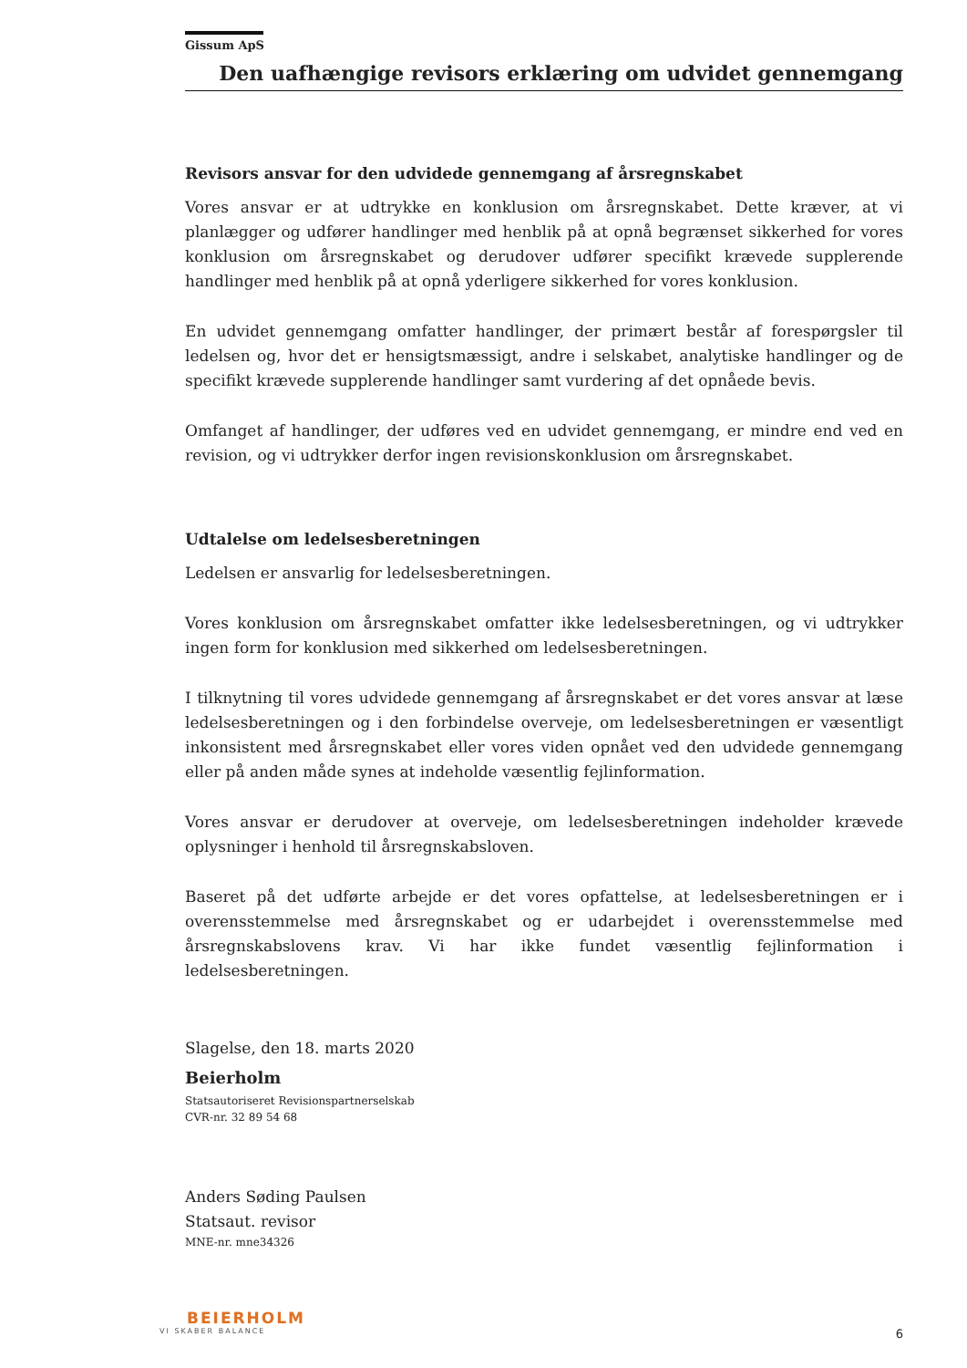Gissum ApS
Den uafhængige revisors erklæring om udvidet gennemgang
Revisors ansvar for den udvidede gennemgang af årsregnskabet
Vores ansvar er at udtrykke en konklusion om årsregnskabet. Dette kræver, at vi planlægger og udfører handlinger med henblik på at opnå begrænset sikkerhed for vores konklusion om årsregnskabet og derudover udfører specifikt krævede supplerende handlinger med henblik på at opnå yderligere sikkerhed for vores konklusion.
En udvidet gennemgang omfatter handlinger, der primært består af forespørgsler til ledelsen og, hvor det er hensigtsmæssigt, andre i selskabet, analytiske handlinger og de specifikt krævede supplerende handlinger samt vurdering af det opnåede bevis.
Omfanget af handlinger, der udføres ved en udvidet gennemgang, er mindre end ved en revision, og vi udtrykker derfor ingen revisionskonklusion om årsregnskabet.
Udtalelse om ledelsesberetningen
Ledelsen er ansvarlig for ledelsesberetningen.
Vores konklusion om årsregnskabet omfatter ikke ledelsesberetningen, og vi udtrykker ingen form for konklusion med sikkerhed om ledelsesberetningen.
I tilknytning til vores udvidede gennemgang af årsregnskabet er det vores ansvar at læse ledelsesberetningen og i den forbindelse overveje, om ledelsesberetningen er væsentligt inkonsistent med årsregnskabet eller vores viden opnået ved den udvidede gennemgang eller på anden måde synes at indeholde væsentlig fejlinformation.
Vores ansvar er derudover at overveje, om ledelsesberetningen indeholder krævede oplysninger i henhold til årsregnskabsloven.
Baseret på det udførte arbejde er det vores opfattelse, at ledelsesberetningen er i overensstemmelse med årsregnskabet og er udarbejdet i overensstemmelse med årsregnskabslovens krav. Vi har ikke fundet væsentlig fejlinformation i ledelsesberetningen.
Slagelse, den 18. marts 2020
Beierholm
Statsautoriseret Revisionspartnerselskab
CVR-nr. 32 89 54 68
Anders Søding Paulsen
Statsaut. revisor
MNE-nr. mne34326
BEIERHOLM
VI SKABER BALANCE
6